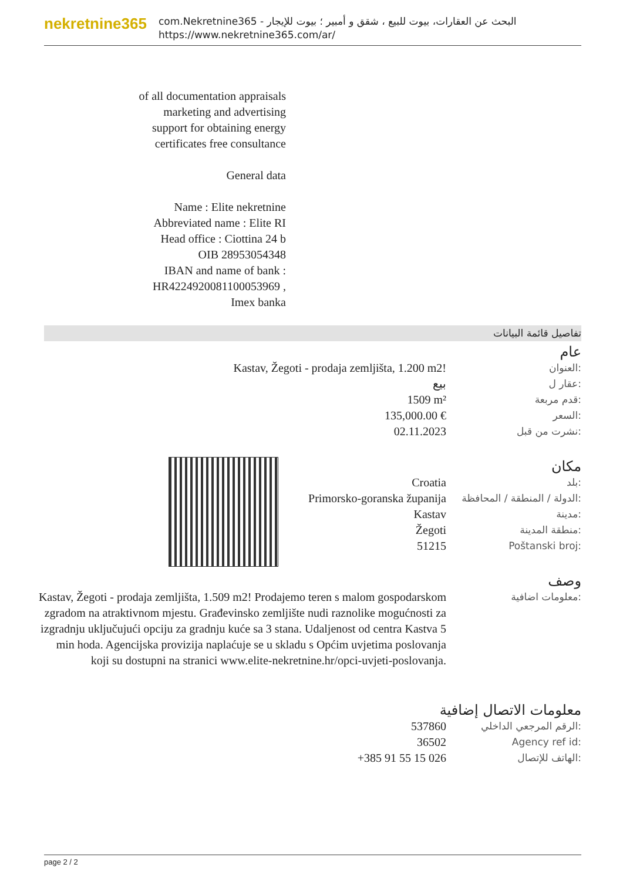nekretnine365
com.Nekretnine365 - البحث عن العقارات، بيوت للبيع ، شقق و أمبير ؛ بيوت للإيجار
https://www.nekretnine365.com/ar/
of all documentation appraisals
marketing and advertising
support for obtaining energy
certificates free consultance
General data
Name : Elite nekretnine
Abbreviated name : Elite RI
Head office : Ciottina 24 b
OIB 28953054348
IBAN and name of bank :
HR4224920081100053969 ,
Imex banka
تفاصيل قائمة البيانات
عام
Kastav, Žegoti - prodaja zemljišta, 1.200 m2!
العنوان:
بيع
عقار ل:
1509 m²
قدم مربعة:
135,000.00 €
السعر:
02.11.2023
نشرت من قبل:
مكان
Croatia
بلد:
Primorsko-goranska županija
الدولة / المنطقة / المحافظة:
Kastav
مدينة:
Žegoti
منطقة المدينة:
51215
Poštanski broj:
وصف
Kastav, Žegoti - prodaja zemljišta, 1.509 m2! Prodajemo teren s malom gospodarskom zgradom na atraktivnom mjestu. Građevinsko zemljište nudi raznolike mogućnosti za izgradnju uključujući opciju za gradnju kuće sa 3 stana. Udaljenost od centra Kastva 5 min hoda. Agencijska provizija naplaćuje se u skladu s Općim uvjetima poslovanja koji su dostupni na stranici www.elite-nekretnine.hr/opci-uvjeti-poslovanja.
معلومات اضافية:
معلومات الاتصال إضافية
537860
الرقم المرجعي الداخلي:
36502
Agency ref id:
+385 91 55 15 026
الهاتف للإتصال:
page 2 / 2